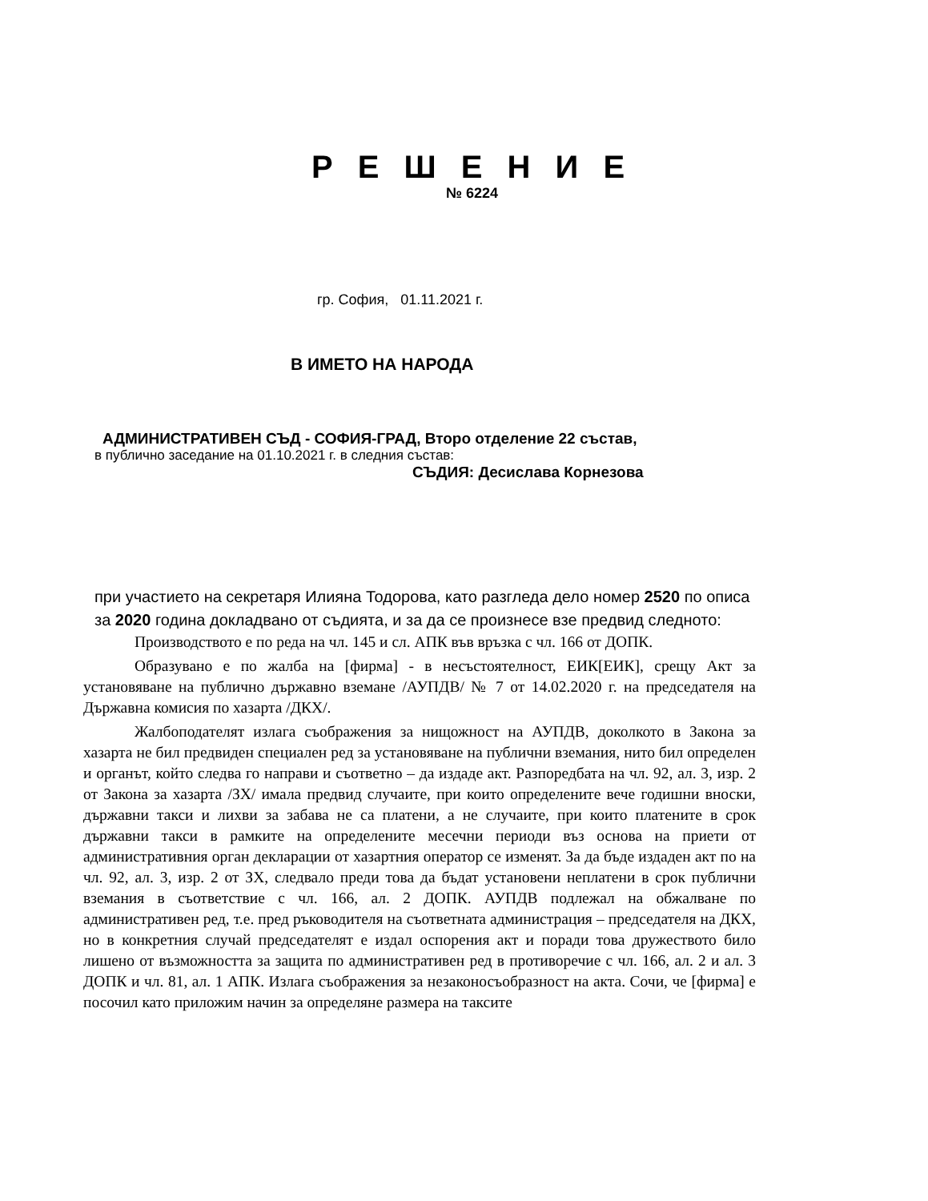Р Е Ш Е Н И Е
№ 6224
гр. София, 01.11.2021 г.
В ИМЕТО НА НАРОДА
АДМИНИСТРАТИВЕН СЪД - СОФИЯ-ГРАД, Второ отделение 22 състав,
в публично заседание на 01.10.2021 г. в следния състав:
СЪДИЯ: Десислава Корнезова
при участието на секретаря Илияна Тодорова, като разгледа дело номер 2520 по описа за 2020 година докладвано от съдията, и за да се произнесе взе предвид следното:
Производството е по реда на чл. 145 и сл. АПК във връзка с чл. 166 от ДОПК.
Образувано е по жалба на [фирма] - в несъстоятелност, ЕИК[ЕИК], срещу Акт за установяване на публично държавно вземане /АУПДВ/ № 7 от 14.02.2020 г. на председателя на Държавна комисия по хазарта /ДКХ/.
Жалбоподателят излага съображения за нищожност на АУПДВ, доколкото в Закона за хазарта не бил предвиден специален ред за установяване на публични вземания, нито бил определен и органът, който следва го направи и съответно – да издаде акт. Разпоредбата на чл. 92, ал. 3, изр. 2 от Закона за хазарта /ЗХ/ имала предвид случаите, при които определените вече годишни вноски, държавни такси и лихви за забава не са платени, а не случаите, при които платените в срок държавни такси в рамките на определените месечни периоди въз основа на приети от административния орган декларации от хазартния оператор се изменят. За да бъде издаден акт по на чл. 92, ал. 3, изр. 2 от ЗХ, следвало преди това да бъдат установени неплатени в срок публични вземания в съответствие с чл. 166, ал. 2 ДОПК. АУПДВ подлежал на обжалване по административен ред, т.е. пред ръководителя на съответната администрация – председателя на ДКХ, но в конкретния случай председателят е издал оспорения акт и поради това дружеството било лишено от възможността за защита по административен ред в противоречие с чл. 166, ал. 2 и ал. 3 ДОПК и чл. 81, ал. 1 АПК. Излага съображения за незаконосъобразност на акта. Сочи, че [фирма] е посочил като приложим начин за определяне размера на таксите